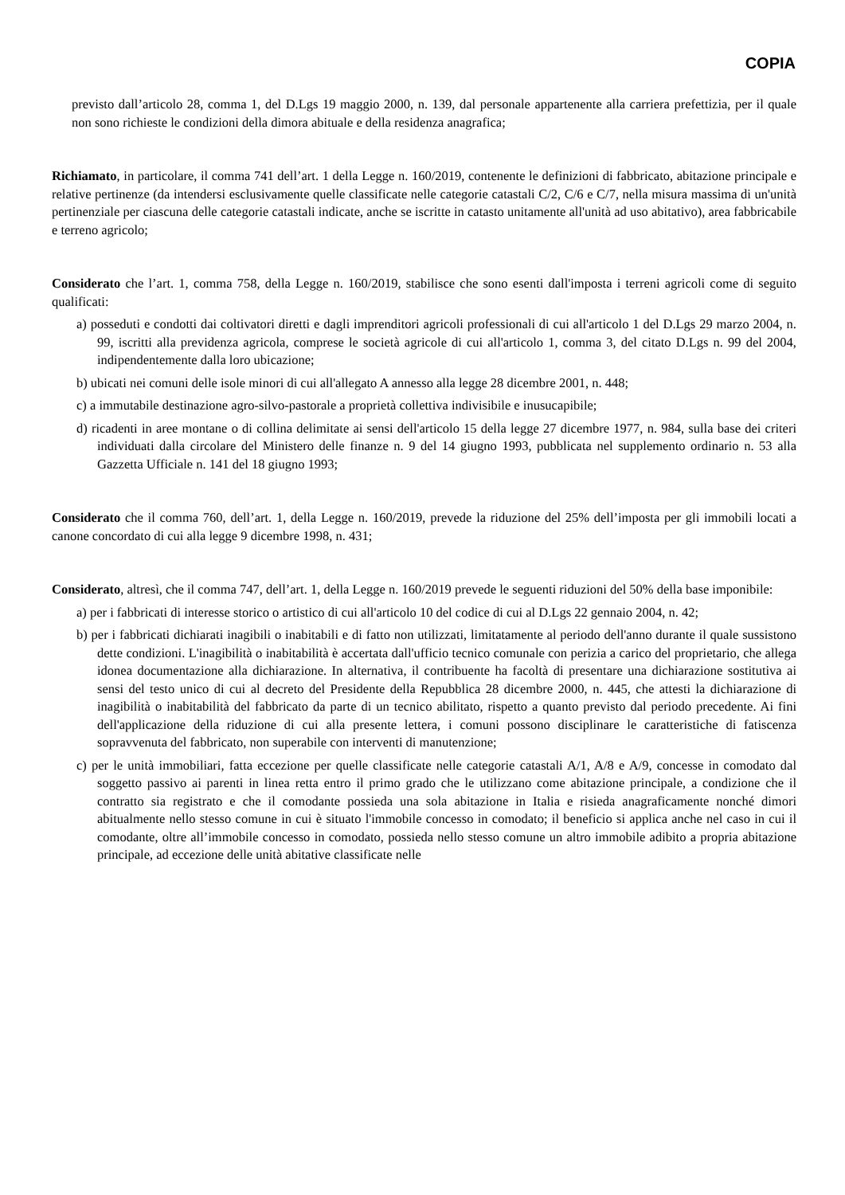COPIA
previsto dall’articolo 28, comma 1, del D.Lgs 19 maggio 2000, n. 139, dal personale appartenente alla carriera prefettizia, per il quale non sono richieste le condizioni della dimora abituale e della residenza anagrafica;
Richiamato, in particolare, il comma 741 dell’art. 1 della Legge n. 160/2019, contenente le definizioni di fabbricato, abitazione principale e relative pertinenze (da intendersi esclusivamente quelle classificate nelle categorie catastali C/2, C/6 e C/7, nella misura massima di un'unità pertinenziale per ciascuna delle categorie catastali indicate, anche se iscritte in catasto unitamente all'unità ad uso abitativo), area fabbricabile e terreno agricolo;
Considerato che l’art. 1, comma 758, della Legge n. 160/2019, stabilisce che sono esenti dall'imposta i terreni agricoli come di seguito qualificati:
a) posseduti e condotti dai coltivatori diretti e dagli imprenditori agricoli professionali di cui all'articolo 1 del D.Lgs 29 marzo 2004, n. 99, iscritti alla previdenza agricola, comprese le società agricole di cui all'articolo 1, comma 3, del citato D.Lgs n. 99 del 2004, indipendentemente dalla loro ubicazione;
b) ubicati nei comuni delle isole minori di cui all'allegato A annesso alla legge 28 dicembre 2001, n. 448;
c) a immutabile destinazione agro-silvo-pastorale a proprietà collettiva indivisibile e inusucapibile;
d) ricadenti in aree montane o di collina delimitate ai sensi dell'articolo 15 della legge 27 dicembre 1977, n. 984, sulla base dei criteri individuati dalla circolare del Ministero delle finanze n. 9 del 14 giugno 1993, pubblicata nel supplemento ordinario n. 53 alla Gazzetta Ufficiale n. 141 del 18 giugno 1993;
Considerato che il comma 760, dell’art. 1, della Legge n. 160/2019, prevede la riduzione del 25% dell’imposta per gli immobili locati a canone concordato di cui alla legge 9 dicembre 1998, n. 431;
Considerato, altresì, che il comma 747, dell’art. 1, della Legge n. 160/2019 prevede le seguenti riduzioni del 50% della base imponibile:
a) per i fabbricati di interesse storico o artistico di cui all'articolo 10 del codice di cui al D.Lgs 22 gennaio 2004, n. 42;
b) per i fabbricati dichiarati inagibili o inabitabili e di fatto non utilizzati, limitatamente al periodo dell'anno durante il quale sussistono dette condizioni. L'inagibilità o inabitabilità è accertata dall'ufficio tecnico comunale con perizia a carico del proprietario, che allega idonea documentazione alla dichiarazione. In alternativa, il contribuente ha facoltà di presentare una dichiarazione sostitutiva ai sensi del testo unico di cui al decreto del Presidente della Repubblica 28 dicembre 2000, n. 445, che attesti la dichiarazione di inagibilità o inabitabilità del fabbricato da parte di un tecnico abilitato, rispetto a quanto previsto dal periodo precedente. Ai fini dell'applicazione della riduzione di cui alla presente lettera, i comuni possono disciplinare le caratteristiche di fatiscenza sopravvenuta del fabbricato, non superabile con interventi di manutenzione;
c) per le unità immobiliari, fatta eccezione per quelle classificate nelle categorie catastali A/1, A/8 e A/9, concesse in comodato dal soggetto passivo ai parenti in linea retta entro il primo grado che le utilizzano come abitazione principale, a condizione che il contratto sia registrato e che il comodante possieda una sola abitazione in Italia e risieda anagraficamente nonché dimori abitualmente nello stesso comune in cui è situato l'immobile concesso in comodato; il beneficio si applica anche nel caso in cui il comodante, oltre all’immobile concesso in comodato, possieda nello stesso comune un altro immobile adibito a propria abitazione principale, ad eccezione delle unità abitative classificate nelle